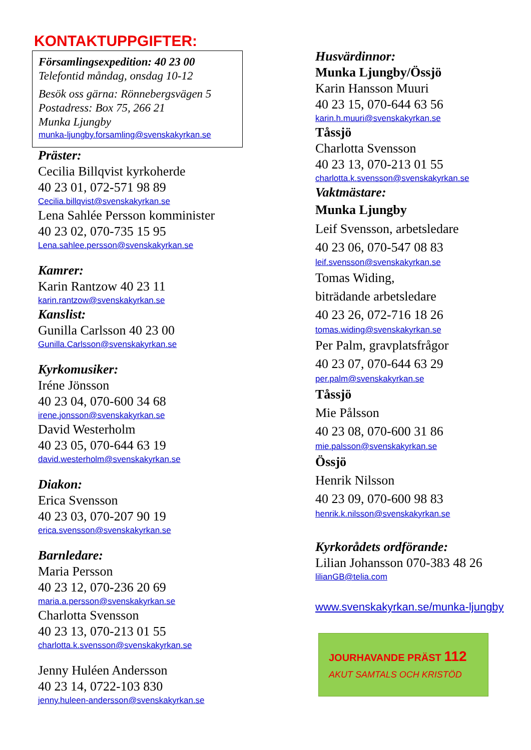KONTAKTUPPGIFTER:
Församlingsexpedition: 40 23 00
Telefontid måndag, onsdag 10-12
Besök oss gärna: Rönnebergsvägen 5
Postadress: Box 75, 266 21
Munka Ljungby
munka-ljungby.forsamling@svenskakyrkan.se
Präster:
Cecilia Billqvist kyrkoherde
40 23 01, 072-571 98 89
Cecilia.billqvist@svenskakyrkan.se
Lena Sahlée Persson komminister
40 23 02, 070-735 15 95
Lena.sahlee.persson@svenskakyrkan.se
Kamrer:
Karin Rantzow 40 23 11
karin.rantzow@svenskakyrkan.se
Kanslist:
Gunilla Carlsson 40 23 00
Gunilla.Carlsson@svenskakyrkan.se
Kyrkomusiker:
Iréne Jönsson
40 23 04, 070-600 34 68
irene.jonsson@svenskakyrkan.se
David Westerholm
40 23 05, 070-644 63 19
david.westerholm@svenskakyrkan.se
Diakon:
Erica Svensson
40 23 03, 070-207 90 19
erica.svensson@svenskakyrkan.se
Barnledare:
Maria Persson
40 23 12, 070-236 20 69
maria.a.persson@svenskakyrkan.se
Charlotta Svensson
40 23 13, 070-213 01 55
charlotta.k.svensson@svenskakyrkan.se
Jenny Huléen Andersson
40 23 14, 0722-103 830
jenny.huleen-andersson@svenskakyrkan.se
Husvärdinnor:
Munka Ljungby/Össjö
Karin Hansson Muuri
40 23 15, 070-644 63 56
karin.h.muuri@svenskakyrkan.se
Tåssjö
Charlotta Svensson
40 23 13, 070-213 01 55
charlotta.k.svensson@svenskakyrkan.se
Vaktmästare:
Munka Ljungby
Leif Svensson, arbetsledare
40 23 06, 070-547 08 83
leif.svensson@svenskakyrkan.se
Tomas Widing,
biträdande arbetsledare
40 23 26, 072-716 18 26
tomas.widing@svenskakyrkan.se
Per Palm, gravplatsfrågor
40 23 07, 070-644 63 29
per.palm@svenskakyrkan.se
Tåssjö
Mie Pålsson
40 23 08, 070-600 31 86
mie.palsson@svenskakyrkan.se
Össjö
Henrik Nilsson
40 23 09, 070-600 98 83
henrik.k.nilsson@svenskakyrkan.se
Kyrkorådets ordförande:
Lilian Johansson 070-383 48 26
lilianGB@telia.com
www.svenskakyrkan.se/munka-ljungby
JOURHAVANDE PRÄST 112
AKUT SAMTALS OCH KRISTÖD